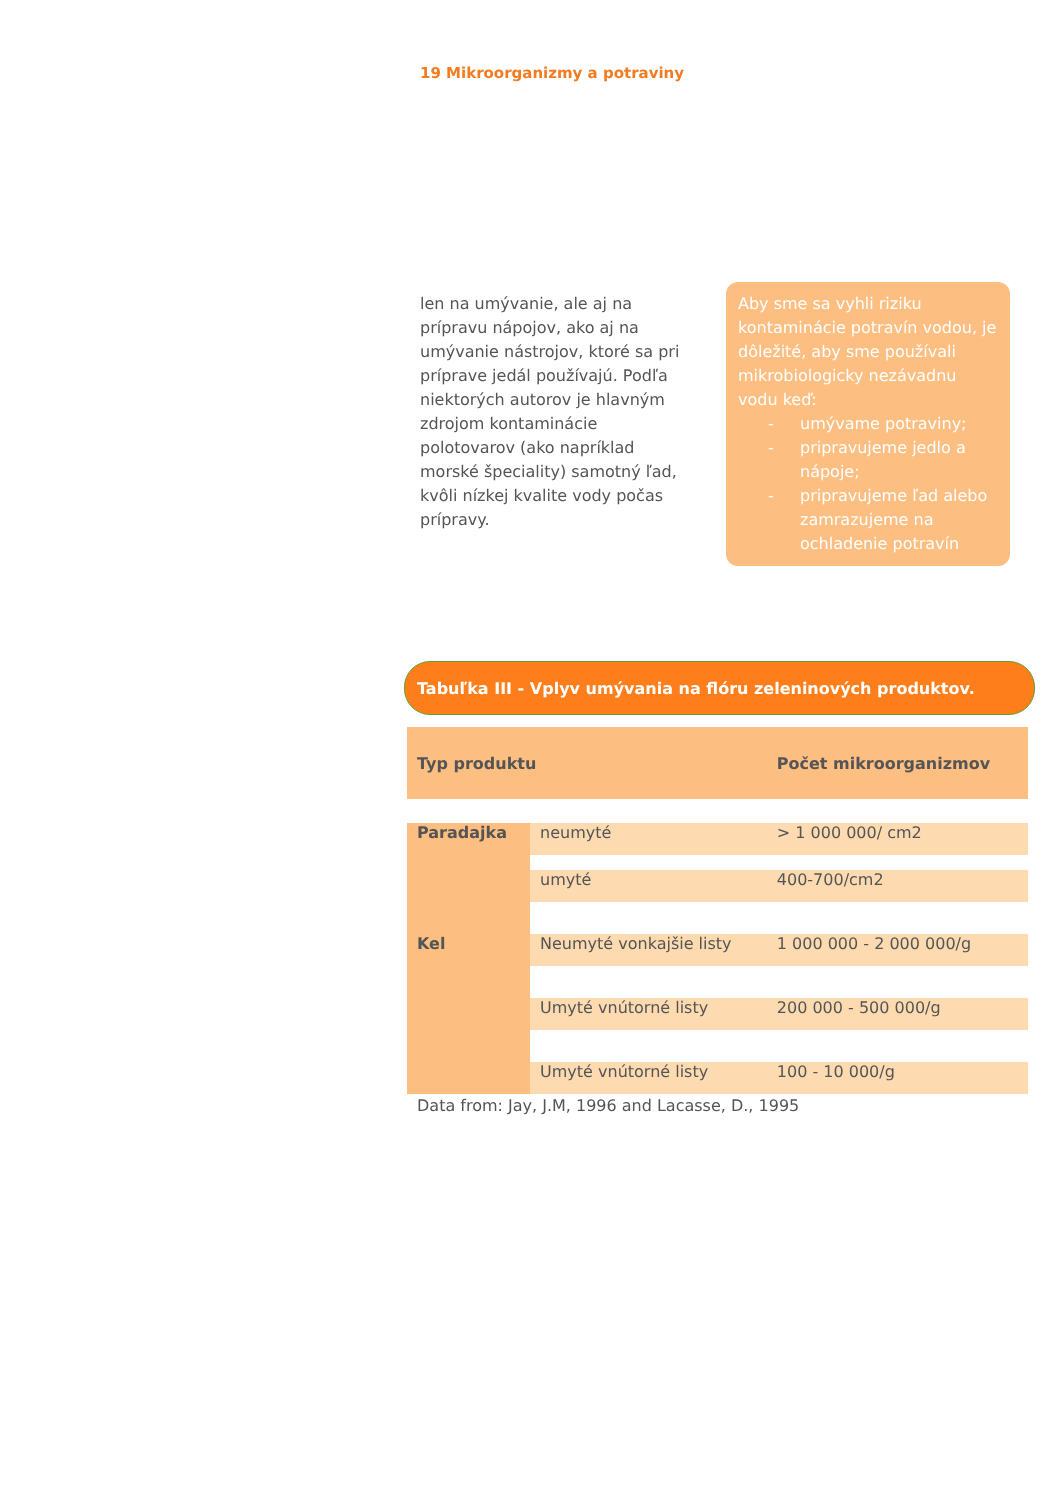19 Mikroorganizmy a potraviny
len na umývanie, ale aj na prípravu nápojov, ako aj na umývanie nástrojov, ktoré sa pri príprave jedál používajú. Podľa niektorých autorov je hlavným zdrojom kontaminácie polotovarov (ako napríklad morské špeciality) samotný ľad, kvôli nízkej kvalite vody počas prípravy.
Aby sme sa vyhli riziku kontaminácie potravín vodou, je dôležité, aby sme používali mikrobiologicky nezávadnu vodu keď:
- umývame potraviny;
- pripravujeme jedlo a nápoje;
- pripravujeme ľad alebo zamrazujeme na ochladenie potravín
Tabuľka III - Vplyv umývania na flóru zeleninových produktov.
| Typ produktu | | Počet mikroorganizmov |
| --- | --- | --- |
| Paradajka | neumyté | > 1 000 000/ cm2 |
| | umyté | 400-700/cm2 |
| Kel | Neumyté vonkajšie listy | 1 000 000 - 2 000 000/g |
| | Umyté vnútorné listy | 200 000 - 500 000/g |
| | Umyté vnútorné listy | 100 - 10 000/g |
Data from: Jay, J.M, 1996 and Lacasse, D., 1995